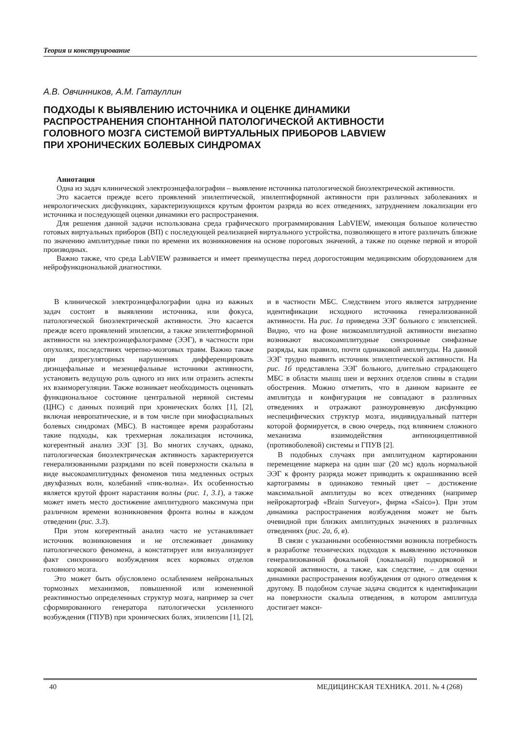Теория и конструирование
А.В. Овчинников, А.М. Гатауллин
ПОДХОДЫ К ВЫЯВЛЕНИЮ ИСТОЧНИКА И ОЦЕНКЕ ДИНАМИКИ
РАСПРОСТРАНЕНИЯ СПОНТАННОЙ ПАТОЛОГИЧЕСКОЙ АКТИВНОСТИ
ГОЛОВНОГО МОЗГА СИСТЕМОЙ ВИРТУАЛЬНЫХ ПРИБОРОВ LABVIEW
ПРИ ХРОНИЧЕСКИХ БОЛЕВЫХ СИНДРОМАХ
Аннотация
Одна из задач клинической электроэнцефалографии – выявление источника патологической биоэлектрической активности.
Это касается прежде всего проявлений эпилептической, эпилептиформной активности при различных заболеваниях и неврологических дисфункциях, характеризующихся крутым фронтом разряда во всех отведениях, затруднением локализации его источника и последующей оценки динамики его распространения.
Для решения данной задачи использована среда графического программирования LabVIEW, имеющая большое количество готовых виртуальных приборов (ВП) с последующей реализацией виртуального устройства, позволяющего в итоге различать близкие по значению амплитудные пики по времени их возникновения на основе пороговых значений, а также по оценке первой и второй производных.
Важно также, что среда LabVIEW развивается и имеет преимущества перед дорогостоящим медицинским оборудованием для нейрофункциональной диагностики.
В клинической электроэнцефалографии одна из важных задач состоит в выявлении источника, или фокуса, патологической биоэлектрической активности. Это касается прежде всего проявлений эпилепсии, а также эпилептиформной активности на электроэнцефалограмме (ЭЭГ), в частности при опухолях, последствиях черепно-мозговых травм. Важно также при дизрегуляторных нарушениях дифференцировать диэнцефальные и мезенцефальные источники активности, установить ведущую роль одного из них или отразить аспекты их взаиморегуляции. Также возникает необходимость оценивать функциональное состояние центральной нервной системы (ЦНС) с данных позиций при хронических болях [1], [2], включая невропатические, и в том числе при миофасциальных болевых синдромах (МБС). В настоящее время разработаны такие подходы, как трехмерная локализация источника, когерентный анализ ЭЭГ [3]. Во многих случаях, однако, патологическая биоэлектрическая активность характеризуется генерализованными разрядами по всей поверхности скальпа в виде высокоамплитудных феноменов типа медленных острых двухфазных волн, колебаний «пик-волна». Их особенностью является крутой фронт нарастания волны (рис. 1, 3.1), а также может иметь место достижение амплитудного максимума при различном времени возникновения фронта волны в каждом отведении (рис. 3.3).
При этом когерентный анализ часто не устанавливает источник возникновения и не отслеживает динамику патологического феномена, а констатирует или визуализирует факт синхронного возбуждения всех корковых отделов головного мозга.
Это может быть обусловлено ослаблением нейрональных тормозных механизмов, повышенной или измененной реактивностью определенных структур мозга, например за счет сформированного генератора патологически усиленного возбуждения (ГПУВ) при хронических болях, эпилепсии [1], [2], и в частности МБС. Следствием этого является затруднение идентификации исходного источника генерализованной активности. На рис. 1а приведена ЭЭГ больного с эпилепсией. Видно, что на фоне низкоамплитудной активности внезапно возникают высокоамплитудные синхронные синфазные разряды, как правило, почти одинаковой амплитуды. На данной ЭЭГ трудно выявить источник эпилептической активности. На рис. 1б представлена ЭЭГ больного, длительно страдающего МБС в области мышц шеи и верхних отделов спины в стадии обострения. Можно отметить, что в данном варианте ее амплитуда и конфигурация не совпадают в различных отведениях и отражают разноуровневую дисфункцию неспецифических структур мозга, индивидуальный паттерн которой формируется, в свою очередь, под влиянием сложного механизма взаимодействия антиноцицептивной (противоболевой) системы и ГПУВ [2].
В подобных случаях при амплитудном картировании перемещение маркера на один шаг (20 мс) вдоль нормальной ЭЭГ к фронту разряда может приводить к окрашиванию всей картограммы в одинаково темный цвет – достижение максимальной амплитуды во всех отведениях (например нейрокартограф «Brain Surveyor», фирма «Saico»). При этом динамика распространения возбуждения может не быть очевидной при близких амплитудных значениях в различных отведениях (рис. 2а, б, в).
В связи с указанными особенностями возникла потребность в разработке технических подходов к выявлению источников генерализованной фокальной (локальной) подкорковой и корковой активности, а также, как следствие, – для оценки динамики распространения возбуждения от одного отведения к другому. В подобном случае задача сводится к идентификации на поверхности скальпа отведения, в котором амплитуда достигает макси-
40 МЕДИЦИНСКАЯ ТЕХНИКА. 2011. № 4 (268)